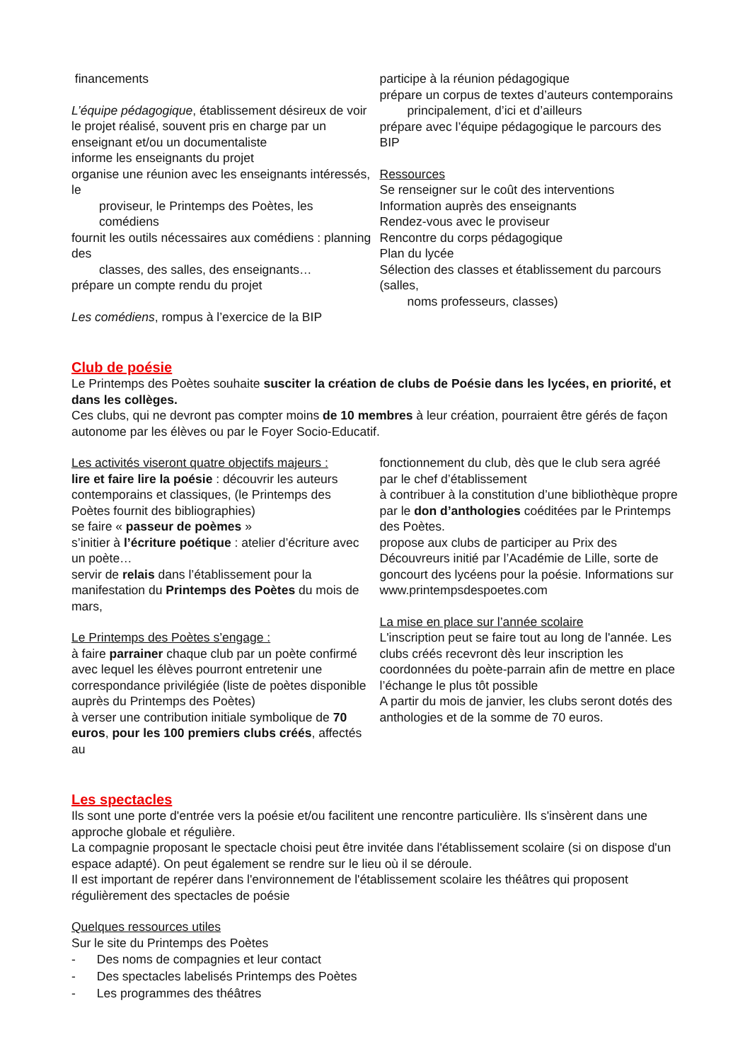financements
L’équipe pédagogique, établissement désireux de voir le projet réalisé, souvent pris en charge par un enseignant et/ou un documentaliste
informe les enseignants du projet
organise une réunion avec les enseignants intéressés, le
proviseur, le Printemps des Poètes, les comédiens
fournit les outils nécessaires aux comédiens : planning des
classes, des salles, des enseignants…
prépare un compte rendu du projet
Les comédiens, rompus à l’exercice de la BIP
participe à la réunion pédagogique
prépare un corpus de textes d’auteurs contemporains
principalement, d’ici et d’ailleurs
prépare avec l’équipe pédagogique le parcours des BIP
Ressources
Se renseigner sur le coût des interventions
Information auprès des enseignants
Rendez-vous avec le proviseur
Rencontre du corps pédagogique
Plan du lycée
Sélection des classes et établissement du parcours (salles,
noms professeurs, classes)
Club de poésie
Le Printemps des Poètes souhaite susciter la création de clubs de Poésie dans les lycées, en priorité, et dans les collèges.
Ces clubs, qui ne devront pas compter moins de 10 membres à leur création, pourraient être gérés de façon autonome par les élèves ou par le Foyer Socio-Educatif.
Les activités viseront quatre objectifs majeurs :
lire et faire lire la poésie : découvrir les auteurs contemporains et classiques, (le Printemps des Poètes fournit des bibliographies)
se faire « passeur de poèmes »
s’initier à l’écriture poétique : atelier d’écriture avec un poète…
servir de relais dans l’établissement pour la manifestation du Printemps des Poètes du mois de mars,
Le Printemps des Poètes s’engage :
à faire parrainer chaque club par un poète confirmé avec lequel les élèves pourront entretenir une correspondance privilégiée (liste de poètes disponible auprès du Printemps des Poètes)
à verser une contribution initiale symbolique de 70 euros, pour les 100 premiers clubs créés, affectés au
fonctionnement du club, dès que le club sera agréé par le chef d’établissement
à contribuer à la constitution d’une bibliothèque propre par le don d’anthologies coéditées par le Printemps des Poètes.
propose aux clubs de participer au Prix des Découvreurs initié par l’Académie de Lille, sorte de goncourt des lycéens pour la poésie. Informations sur www.printempsdespoetes.com
La mise en place sur l’année scolaire
L'inscription peut se faire tout au long de l'année. Les clubs créés recevront dès leur inscription les coordonnées du poète-parrain afin de mettre en place l’échange le plus tôt possible
A partir du mois de janvier, les clubs seront dotés des anthologies et de la somme de 70 euros.
Les spectacles
Ils sont une porte d'entrée vers la poésie et/ou facilitent une rencontre particulière. Ils s'insèrent dans une approche globale et régulière.
La compagnie proposant le spectacle choisi peut être invitée dans l'établissement scolaire (si on dispose d'un espace adapté). On peut également se rendre sur le lieu où il se déroule.
Il est important de repérer dans l'environnement de l'établissement scolaire les théâtres qui proposent régulièrement des spectacles de poésie
Quelques ressources utiles
Sur le site du Printemps des Poètes
- Des noms de compagnies et leur contact
- Des spectacles labelisés Printemps des Poètes
- Les programmes des théâtres